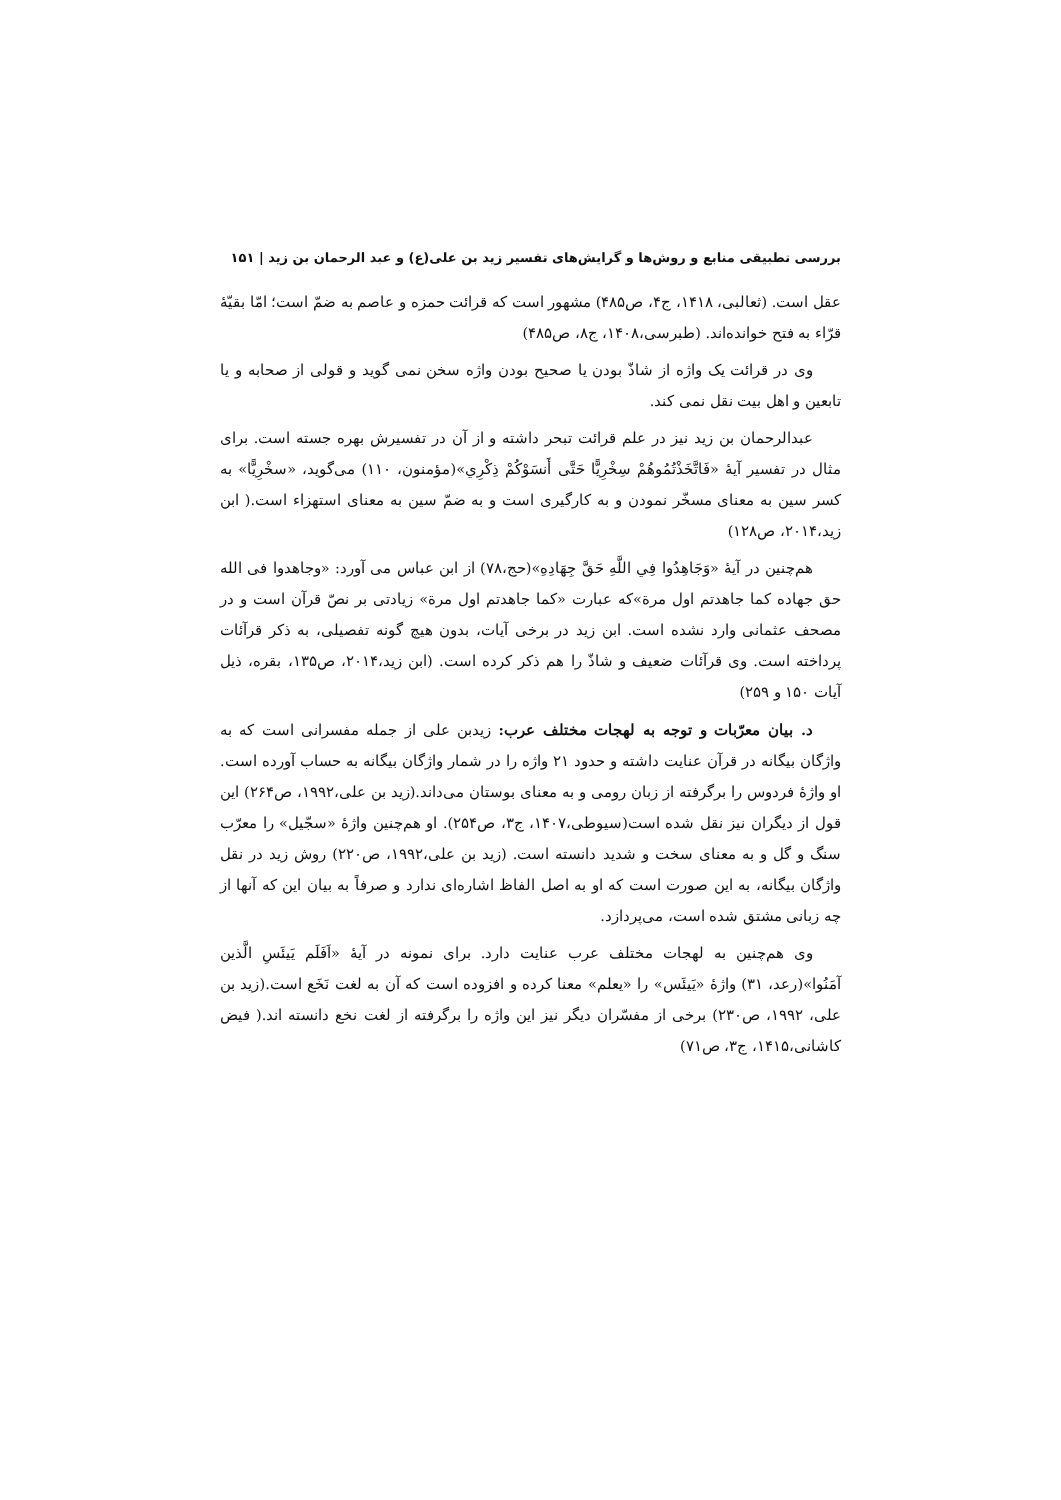بررسی تطبیقی منابع و روش‌ها و گرایش‌های تفسیر زید بن علی(ع) و عبد الرحمان بن زید | ۱۵۱
عقل است. (ثعالبی، ۱۴۱۸، ج۴، ص۴۸۵) مشهور است که قرائت حمزه و عاصم به ضمّ است؛ امّا بقیّهٔ قرّاء به فتح خوانده‌اند. (طبرسی،۱۴۰۸، ج۸، ص۴۸۵)
وی در قرائت یک واژه از شاذّ بودن یا صحیح بودن واژه سخن نمی گوید و قولی از صحابه و یا تابعین و اهل بیت نقل نمی کند.
عبدالرحمان بن زید نیز در علم قرائت تبحر داشته و از آن در تفسیرش بهره جسته است. برای مثال در تفسیر آیهٔ «فَاتَّخَذْتُمُوهُمْ سِخْرِيًّا حَتَّى أَنسَوْكُمْ ذِكْرِي»(مؤمنون، ۱۱۰) می‌گوید، «سخْرِيًّا» به کسر سین به معنای مسخّر نمودن و به کارگیری است و به ضمّ سین به معنای استهزاء است.( ابن زید،۲۰۱۴، ص۱۲۸)
هم‌چنین در آیهٔ «وَجَاهِدُوا فِي اللَّهِ حَقَّ جِهَادِهِ»(حج،۷۸) از ابن عباس می آورد: «وجاهدوا فی الله حق جهاده کما جاهدتم اول مرة»که عبارت «کما جاهدتم اول مرة» زیادتی بر نصّ قرآن است و در مصحف عثمانی وارد نشده است. ابن زید در برخی آیات، بدون هیچ گونه تفصیلی، به ذکر قرآئات پرداخته است. وی قرآئات ضعیف و شاذّ را هم ذکر کرده است. (ابن زید،۲۰۱۴، ص۱۳۵، بقره، ذیل آیات ۱۵۰ و ۲۵۹)
د. بیان معرّبات و توجه به لهجات مختلف عرب: زیدبن علی از جمله مفسرانی است که به واژگان بیگانه در قرآن عنایت داشته و حدود ۲۱ واژه را در شمار واژگان بیگانه به حساب آورده است. او واژهٔ فردوس را برگرفته از زبان رومی و به معنای بوستان می‌داند.(زید بن علی،۱۹۹۲، ص۲۶۴) این قول از دیگران نیز نقل شده است(سیوطی،۱۴۰۷، ج۳، ص۲۵۴). او هم‌چنین واژهٔ «سجّیل» را معرّب سنگ و گل و به معنای سخت و شدید دانسته است. (زید بن علی،۱۹۹۲، ص۲۲۰) روش زید در نقل واژگان بیگانه، به این صورت است که او به اصل الفاظ اشاره‌ای ندارد و صرفاً به بیان این که آنها از چه زبانی مشتق شده است، می‌پردازد.
وی هم‌چنین به لهجات مختلف عرب عنایت دارد. برای نمونه در آیهٔ «اَفَلَم يَيئَسِ الَّذين آمَنُوا»(رعد، ۳۱) واژهٔ «يَيئَس» را «یعلم» معنا کرده و افزوده است که آن به لغت نَخَع است.(زید بن علی، ۱۹۹۲، ص۲۳۰) برخی از مفسّران دیگر نیز این واژه را برگرفته از لغت نخع دانسته اند.( فیض کاشانی،۱۴۱۵، ج۳، ص۷۱)